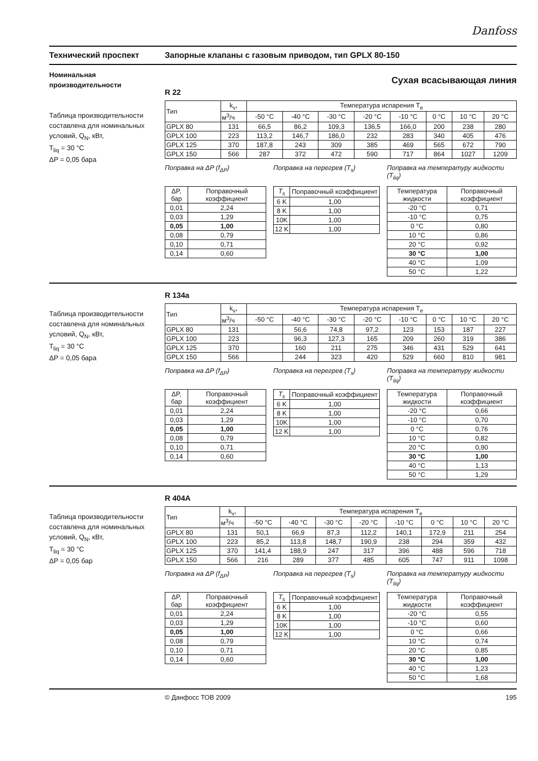Danfoss
Технический проспект Запорные клапаны с газовым приводом, тип GPLX 80-150
Номинальная производительности
Таблица производительности составлена для номинальных условий, Q<sub>N</sub>, кВт,
T<sub>liq</sub> = 30 °C
ΔP = 0,05 бара
Сухая всасывающая линия
R 22
| Тип | k<sub>v</sub>, | Температура испарения T<sub>e</sub> | | | | | | | |
| | м<sup>3</sup>/ч | -50 °C | -40 °C | -30 °C | -20 °C | -10 °C | 0 °C | 10 °C | 20 °C |
| GPLX 80 | 131 | 66,5 | 86,2 | 109,3 | 136,5 | 166,0 | 200 | 238 | 280 |
| GPLX 100 | 223 | 113,2 | 146,7 | 186,0 | 232 | 283 | 340 | 405 | 476 |
| GPLX 125 | 370 | 187,8 | 243 | 309 | 385 | 469 | 565 | 672 | 790 |
| GPLX 150 | 566 | 287 | 372 | 472 | 590 | 717 | 864 | 1027 | 1209 |
Поправка на ΔP (f<sub>ΔP</sub>)
| ΔP, бар | Поправочный коэффициент |
| 0,01 | 2,24 |
| 0,03 | 1,29 |
| 0,05 | 1,00 |
| 0,08 | 0,79 |
| 0,10 | 0,71 |
| 0,14 | 0,60 |
Поправка на перегрев (T<sub>s</sub>)
| T<sub>s</sub> | Поправочный коэффициент |
| 6 K | 1,00 |
| 8 K | 1,00 |
| 10K | 1,00 |
| 12 K | 1,00 |
Поправка на температуру жидкости (T<sub>liq</sub>)
| Температура жидкости | Поправочный коэффициент |
| -20 °C | 0,71 |
| -10 °C | 0,75 |
| 0 °C | 0,80 |
| 10 °C | 0,86 |
| 20 °C | 0,92 |
| 30 °C | 1,00 |
| 40 °C | 1,09 |
| 50 °C | 1,22 |
Таблица производительности составлена для номинальных условий, Q<sub>N</sub>, кВт,
T<sub>liq</sub> = 30 °C
ΔP = 0,05 бара
R 134a
| Тип | k<sub>v</sub>, | Температура испарения T<sub>e</sub> | | | | | | | |
| | м<sup>3</sup>/ч | -50 °C | -40 °C | -30 °C | -20 °C | -10 °C | 0 °C | 10 °C | 20 °C |
| GPLX 80 | 131 | | 56,6 | 74,8 | 97,2 | 123 | 153 | 187 | 227 |
| GPLX 100 | 223 | | 96,3 | 127,3 | 165 | 209 | 260 | 319 | 386 |
| GPLX 125 | 370 | | 160 | 211 | 275 | 346 | 431 | 529 | 641 |
| GPLX 150 | 566 | | 244 | 323 | 420 | 529 | 660 | 810 | 981 |
Поправка на ΔP (f<sub>ΔP</sub>)
| ΔP, бар | Поправочный коэффициент |
| 0,01 | 2,24 |
| 0,03 | 1,29 |
| 0,05 | 1,00 |
| 0,08 | 0,79 |
| 0,10 | 0,71 |
| 0,14 | 0,60 |
Поправка на перегрев (T<sub>s</sub>)
| T<sub>s</sub> | Поправочный коэффициент |
| 6 K | 1,00 |
| 8 K | 1,00 |
| 10K | 1,00 |
| 12 K | 1,00 |
Поправка на температуру жидкости (T<sub>liq</sub>)
| Температура жидкости | Поправочный коэффициент |
| -20 °C | 0,66 |
| -10 °C | 0,70 |
| 0 °C | 0,76 |
| 10 °C | 0,82 |
| 20 °C | 0,90 |
| 30 °C | 1,00 |
| 40 °C | 1,13 |
| 50 °C | 1,29 |
Таблица производительности составлена для номинальных условий, Q<sub>N</sub>, кВт,
T<sub>liq</sub> = 30 °C
ΔP = 0,05 бар
R 404A
| Тип | k<sub>v</sub>, | Температура испарения T<sub>e</sub> | | | | | | | |
| | м<sup>3</sup>/ч | -50 °C | -40 °C | -30 °C | -20 °C | -10 °C | 0 °C | 10 °C | 20 °C |
| GPLX 80 | 131 | 50,1 | 66,9 | 87,3 | 112,2 | 140,1 | 172,9 | 211 | 254 |
| GPLX 100 | 223 | 85,2 | 113,8 | 148,7 | 190,9 | 238 | 294 | 359 | 432 |
| GPLX 125 | 370 | 141,4 | 188,9 | 247 | 317 | 396 | 488 | 596 | 718 |
| GPLX 150 | 566 | 216 | 289 | 377 | 485 | 605 | 747 | 911 | 1098 |
Поправка на ΔP (f<sub>ΔP</sub>)
| ΔP, бар | Поправочный коэффициент |
| 0,01 | 2,24 |
| 0,03 | 1,29 |
| 0,05 | 1,00 |
| 0,08 | 0,79 |
| 0,10 | 0,71 |
| 0,14 | 0,60 |
Поправка на перегрев (T<sub>s</sub>)
| T<sub>s</sub> | Поправочный коэффициент |
| 6 K | 1,00 |
| 8 K | 1,00 |
| 10K | 1,00 |
| 12 K | 1,00 |
Поправка на температуру жидкости (T<sub>liq</sub>)
| Температура жидкости | Поправочный коэффициент |
| -20 °C | 0,55 |
| -10 °C | 0,60 |
| 0 °C | 0,66 |
| 10 °C | 0,74 |
| 20 °C | 0,85 |
| 30 °C | 1,00 |
| 40 °C | 1,23 |
| 50 °C | 1,68 |
© Данфосс ТОВ 2009 195